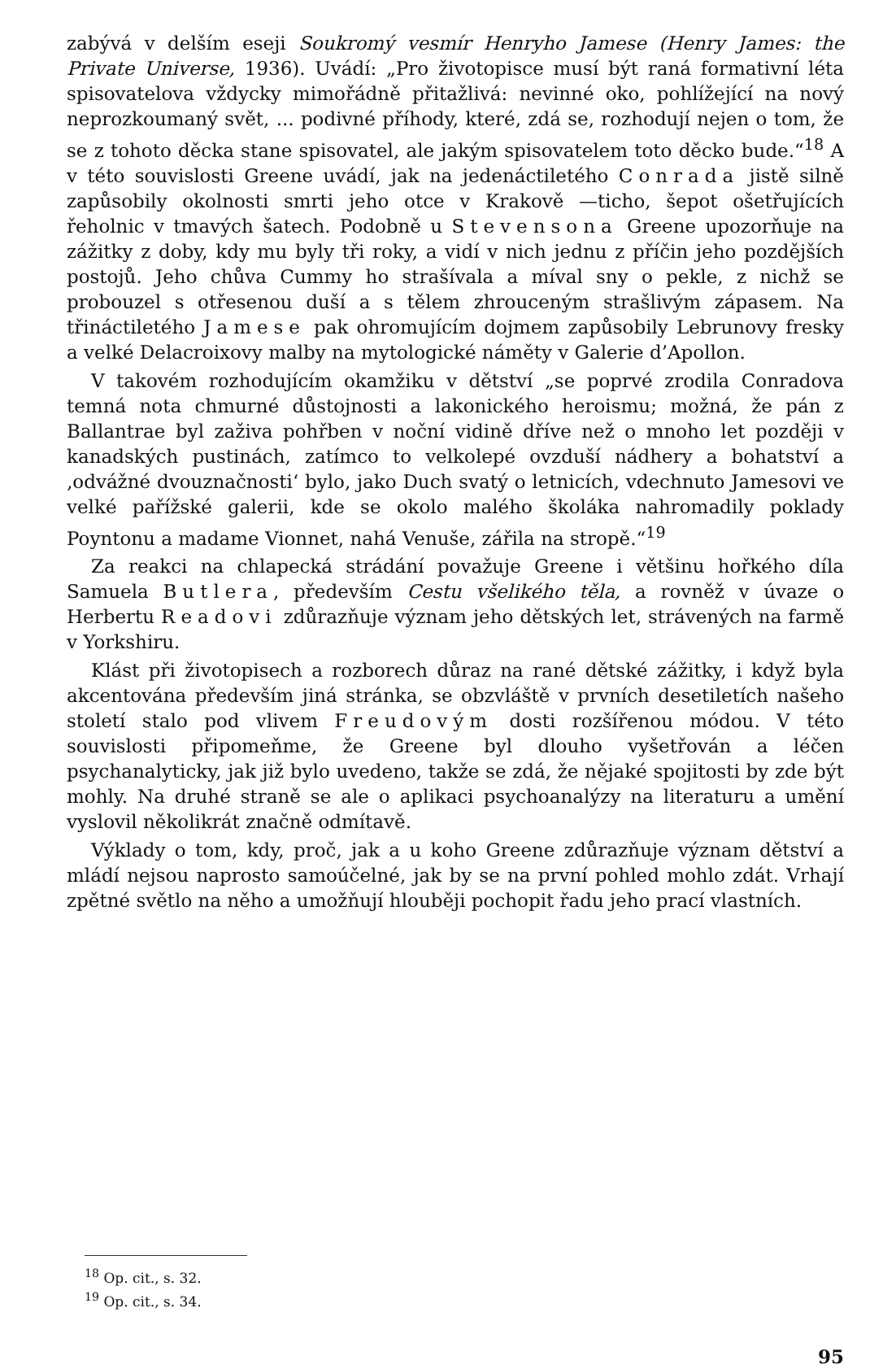zabývá v delším eseji Soukromý vesmír Henryho Jamese (Henry James: the Private Universe, 1936). Uvádí: „Pro životopisce musí být raná formativní léta spisovatelova vždycky mimořádně přitažlivá: nevinné oko, pohlížející na nový neprozkoumaný svět, ... podivné příhody, které, zdá se, rozhodují nejen o tom, že se z tohoto děcka stane spisovatel, ale jakým spisovatelem toto děcko bude.“<sup>18</sup> A v této souvislosti Greene uvádí, jak na jedenáctiletého Conrada jistě silně zapůsobily okolnosti smrti jeho otce v Krakově —ticho, šepot ošetřujících řeholnic v tmavých šatech. Podobně u Stevensona Greene upozorňuje na zážitky z doby, kdy mu byly tři roky, a vidí v nich jednu z příčin jeho pozdějších postojů. Jeho chůva Cummy ho strašívala a míval sny o pekle, z nichž se probouzel s otřesenou duší a s tělem zhrouceným strašlivým zápasem. Na třináctiletého Jamese pak ohromujícím dojmem zapůsobily Lebrunovy fresky a velké Delacroixovy malby na mytologické náměty v Galerie d’Apollon.
V takovém rozhodujícím okamžiku v dětství „se poprvé zrodila Conradova temná nota chmurné důstojnosti a lakonického heroismu; možná, že pán z Ballantrae byl zaživa pohřben v noční vidině dříve než o mnoho let později v kanadských pustinách, zatímco to velkolepé ovzduší nádhery a bohatství a ‚odvážné dvouznačnosti‘ bylo, jako Duch svatý o letnicích, vdechnuto Jamesovi ve velké pařížské galerii, kde se okolo malého školáka nahromadily poklady Poyntonu a madame Vionnet, nahá Venuše, zářila na stropě.“<sup>19</sup>
Za reakci na chlapecká strádání považuje Greene i většinu hořkého díla Samuela Butlera, především Cestu všelikého těla, a rovněž v úvaze o Herbertu Readovi zdůrazňuje význam jeho dětských let, strávených na farmě v Yorkshiru.
Klást při životopisech a rozborech důraz na rané dětské zážitky, i když byla akcentována především jiná stránka, se obzvláště v prvních desetiletích našeho století stalo pod vlivem Freudovým dosti rozšířenou módou. V této souvislosti připomeňme, že Greene byl dlouho vyšetřován a léčen psychanalyticky, jak již bylo uvedeno, takže se zdá, že nějaké spojitosti by zde být mohly. Na druhé straně se ale o aplikaci psychoanalýzy na literaturu a umění vyslovil několikrát značně odmítavě.
Výklady o tom, kdy, proč, jak a u koho Greene zdůrazňuje význam dětství a mládí nejsou naprosto samoúčelné, jak by se na první pohled mohlo zdát. Vrhají zpětné světlo na něho a umožňují hlouběji pochopit řadu jeho prací vlastních.
<sup>18</sup> Op. cit., s. 32.
<sup>19</sup> Op. cit., s. 34.
95